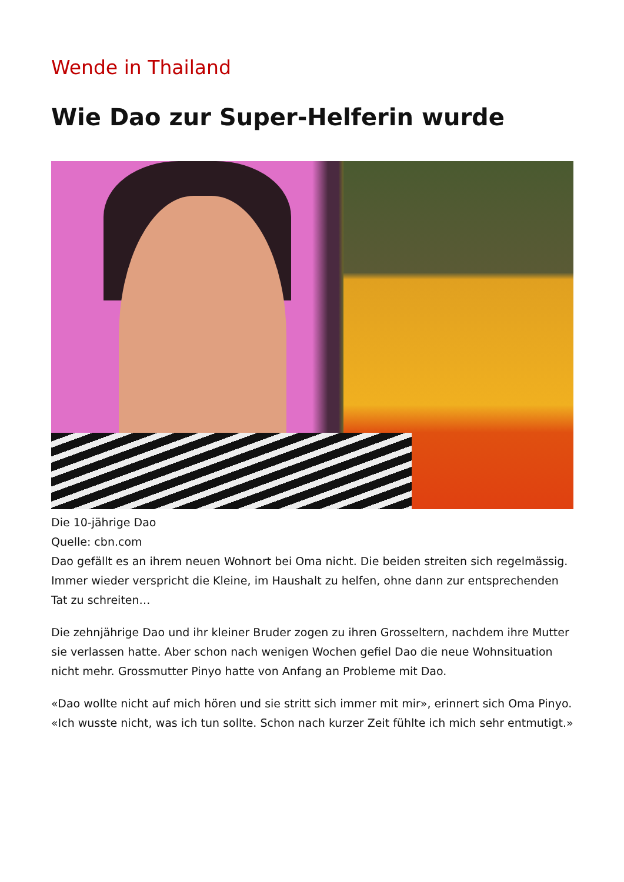Wende in Thailand
Wie Dao zur Super-Helferin wurde
Die 10-jährige Dao
Quelle: cbn.com
Dao gefällt es an ihrem neuen Wohnort bei Oma nicht. Die beiden streiten sich regelmässig. Immer wieder verspricht die Kleine, im Haushalt zu helfen, ohne dann zur entsprechenden Tat zu schreiten…
Die zehnjährige Dao und ihr kleiner Bruder zogen zu ihren Grosseltern, nachdem ihre Mutter sie verlassen hatte. Aber schon nach wenigen Wochen gefiel Dao die neue Wohnsituation nicht mehr. Grossmutter Pinyo hatte von Anfang an Probleme mit Dao.
«Dao wollte nicht auf mich hören und sie stritt sich immer mit mir», erinnert sich Oma Pinyo. «Ich wusste nicht, was ich tun sollte. Schon nach kurzer Zeit fühlte ich mich sehr entmutigt.»